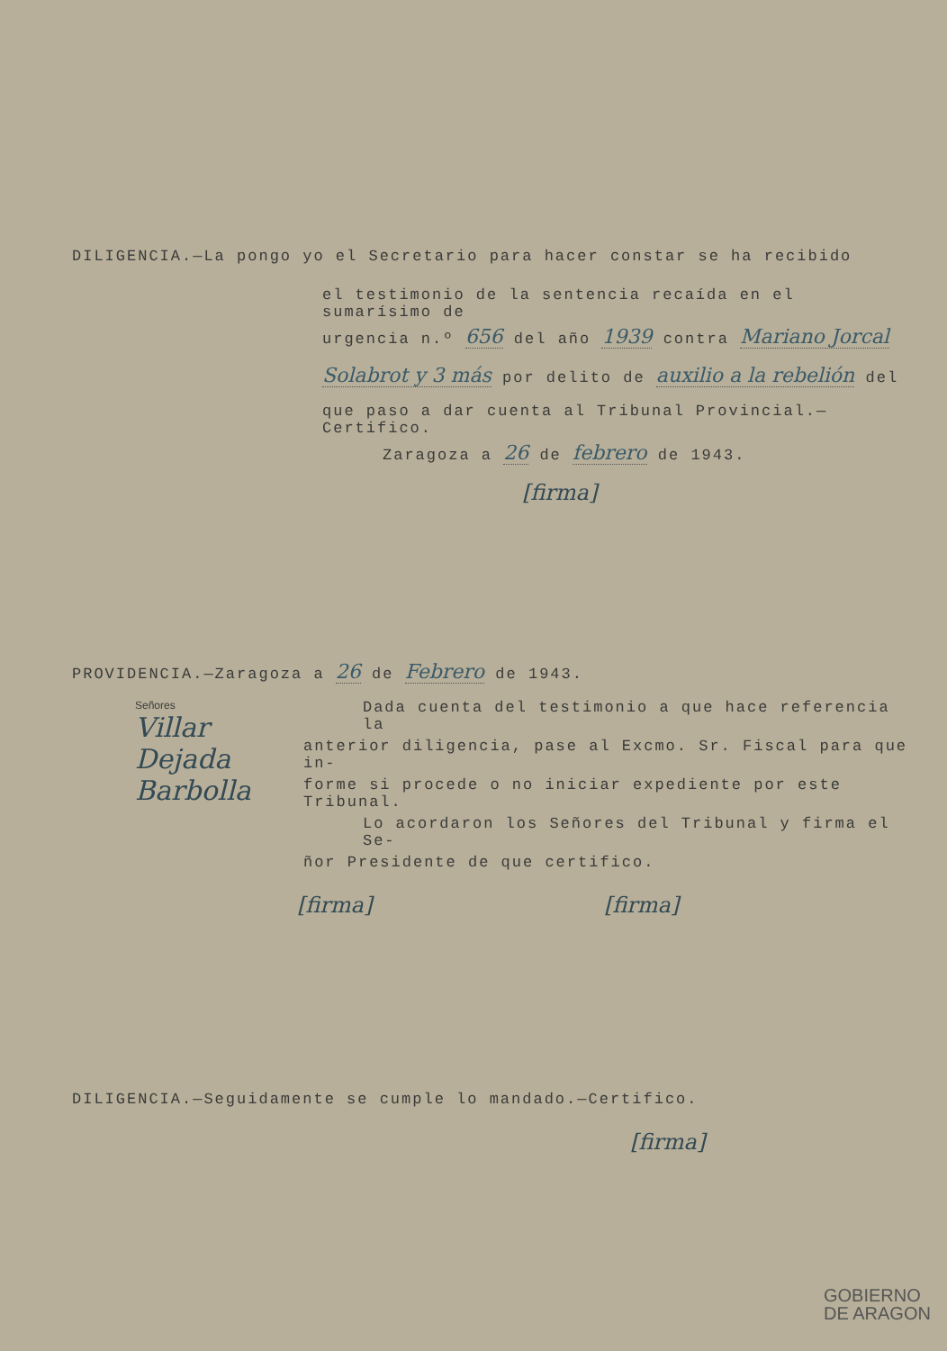DILIGENCIA.—La pongo yo el Secretario para hacer constar se ha recibido
el testimonio de la sentencia recaída en el sumarísimo de
urgencia n.º 656 del año 1939 contra Mariano Jorcal
Solabrot y 3 más por delito de auxilio a la rebelión del
que paso a dar cuenta al Tribunal Provincial.—Certifico.
Zaragoza a 26 de febrero de 1943.
[firma]
PROVIDENCIA.—Zaragoza a 26 de Febrero de 1943.
Señores
Villar
Dejada
Barbolla
Dada cuenta del testimonio a que hace referencia la
anterior diligencia, pase al Excmo. Sr. Fiscal para que in-
forme si procede o no iniciar expediente por este Tribunal.
Lo acordaron los Señores del Tribunal y firma el Se-
ñor Presidente de que certifico.
[firma] [firma]
DILIGENCIA.—Seguidamente se cumple lo mandado.—Certifico.
[firma]
GOBIERNO
DE ARAGON